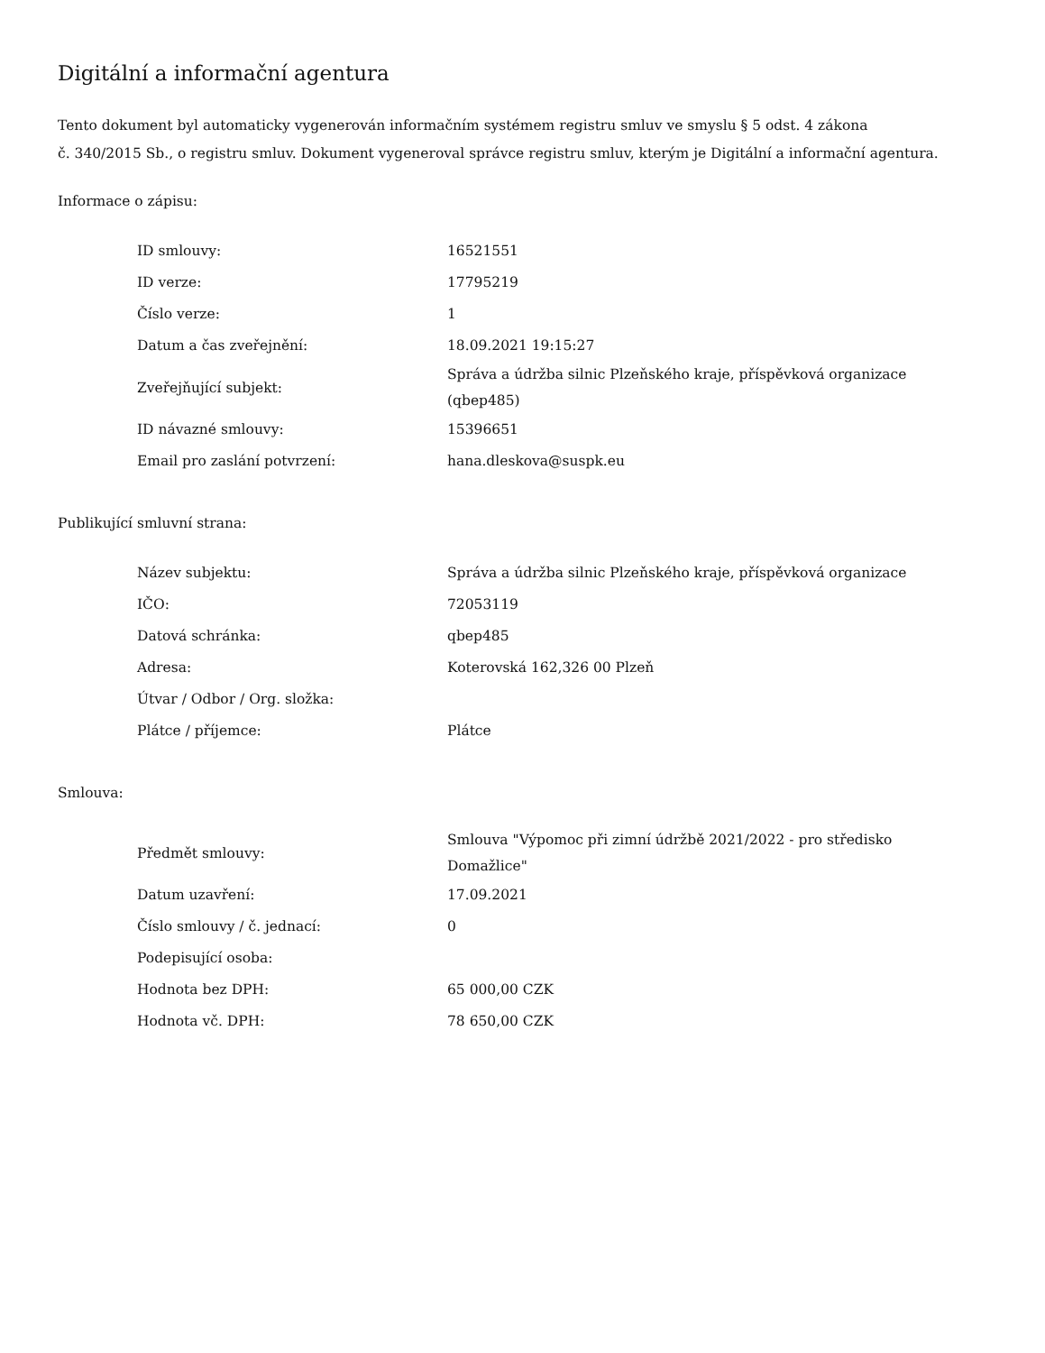Digitální a informační agentura
Tento dokument byl automaticky vygenerován informačním systémem registru smluv ve smyslu § 5 odst. 4 zákona
č. 340/2015 Sb., o registru smluv. Dokument vygeneroval správce registru smluv, kterým je Digitální a informační agentura.
Informace o zápisu:
| ID smlouvy: | 16521551 |
| ID verze: | 17795219 |
| Číslo verze: | 1 |
| Datum a čas zveřejnění: | 18.09.2021 19:15:27 |
| Zveřejňující subjekt: | Správa a údržba silnic Plzeňského kraje, příspěvková organizace (qbep485) |
| ID návazné smlouvy: | 15396651 |
| Email pro zaslání potvrzení: | hana.dleskova@suspk.eu |
Publikující smluvní strana:
| Název subjektu: | Správa a údržba silnic Plzeňského kraje, příspěvková organizace |
| IČO: | 72053119 |
| Datová schránka: | qbep485 |
| Adresa: | Koterovská 162,326 00 Plzeň |
| Útvar / Odbor / Org. složka: | |
| Plátce / příjemce: | Plátce |
Smlouva:
| Předmět smlouvy: | Smlouva "Výpomoc při zimní údržbě 2021/2022 - pro středisko Domažlice" |
| Datum uzavření: | 17.09.2021 |
| Číslo smlouvy / č. jednací: | 0 |
| Podepisující osoba: | |
| Hodnota bez DPH: | 65 000,00 CZK |
| Hodnota vč. DPH: | 78 650,00 CZK |